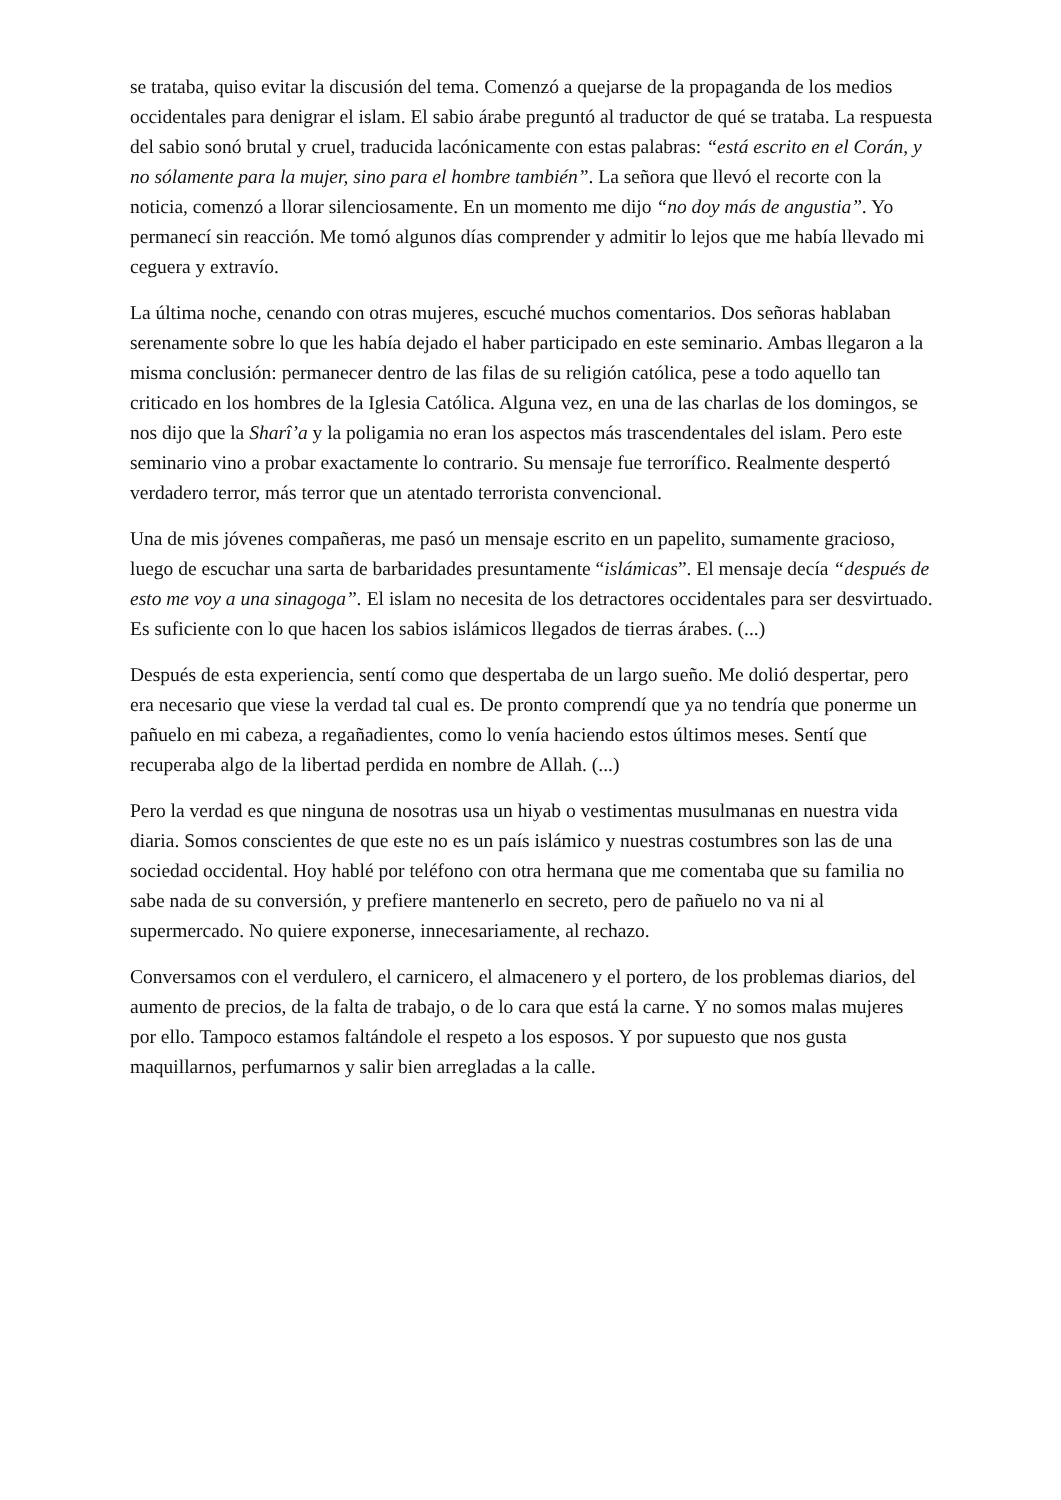se trataba, quiso evitar la discusión del tema. Comenzó a quejarse de la propaganda de los medios occidentales para denigrar el islam. El sabio árabe preguntó al traductor de qué se trataba. La respuesta del sabio sonó brutal y cruel, traducida lacónicamente con estas palabras: “está escrito en el Corán, y no sólamente para la mujer, sino para el hombre también”. La señora que llevó el recorte con la noticia, comenzó a llorar silenciosamente. En un momento me dijo “no doy más de angustia”. Yo permanecí sin reacción. Me tomó algunos días comprender y admitir lo lejos que me había llevado mi ceguera y extravío.
La última noche, cenando con otras mujeres, escuché muchos comentarios. Dos señoras hablaban serenamente sobre lo que les había dejado el haber participado en este seminario. Ambas llegaron a la misma conclusión: permanecer dentro de las filas de su religión católica, pese a todo aquello tan criticado en los hombres de la Iglesia Católica. Alguna vez, en una de las charlas de los domingos, se nos dijo que la Sharî’a y la poligamia no eran los aspectos más trascendentales del islam. Pero este seminario vino a probar exactamente lo contrario. Su mensaje fue terrorífico. Realmente despertó verdadero terror, más terror que un atentado terrorista convencional.
Una de mis jóvenes compañeras, me pasó un mensaje escrito en un papelito, sumamente gracioso, luego de escuchar una sarta de barbaridades presuntamente “islámicas”. El mensaje decía “después de esto me voy a una sinagoga”. El islam no necesita de los detractores occidentales para ser desvirtuado. Es suficiente con lo que hacen los sabios islámicos llegados de tierras árabes. (...)
Después de esta experiencia, sentí como que despertaba de un largo sueño. Me dolió despertar, pero era necesario que viese la verdad tal cual es. De pronto comprendí que ya no tendría que ponerme un pañuelo en mi cabeza, a regañadientes, como lo venía haciendo estos últimos meses. Sentí que recuperaba algo de la libertad perdida en nombre de Allah. (...)
Pero la verdad es que ninguna de nosotras usa un hiyab o vestimentas musulmanas en nuestra vida diaria. Somos conscientes de que este no es un país islámico y nuestras costumbres son las de una sociedad occidental. Hoy hablé por teléfono con otra hermana que me comentaba que su familia no sabe nada de su conversión, y prefiere mantenerlo en secreto, pero de pañuelo no va ni al supermercado. No quiere exponerse, innecesariamente, al rechazo.
Conversamos con el verdulero, el carnicero, el almacenero y el portero, de los problemas diarios, del aumento de precios, de la falta de trabajo, o de lo cara que está la carne. Y no somos malas mujeres por ello. Tampoco estamos faltándole el respeto a los esposos. Y por supuesto que nos gusta maquillarnos, perfumarnos y salir bien arregladas a la calle.